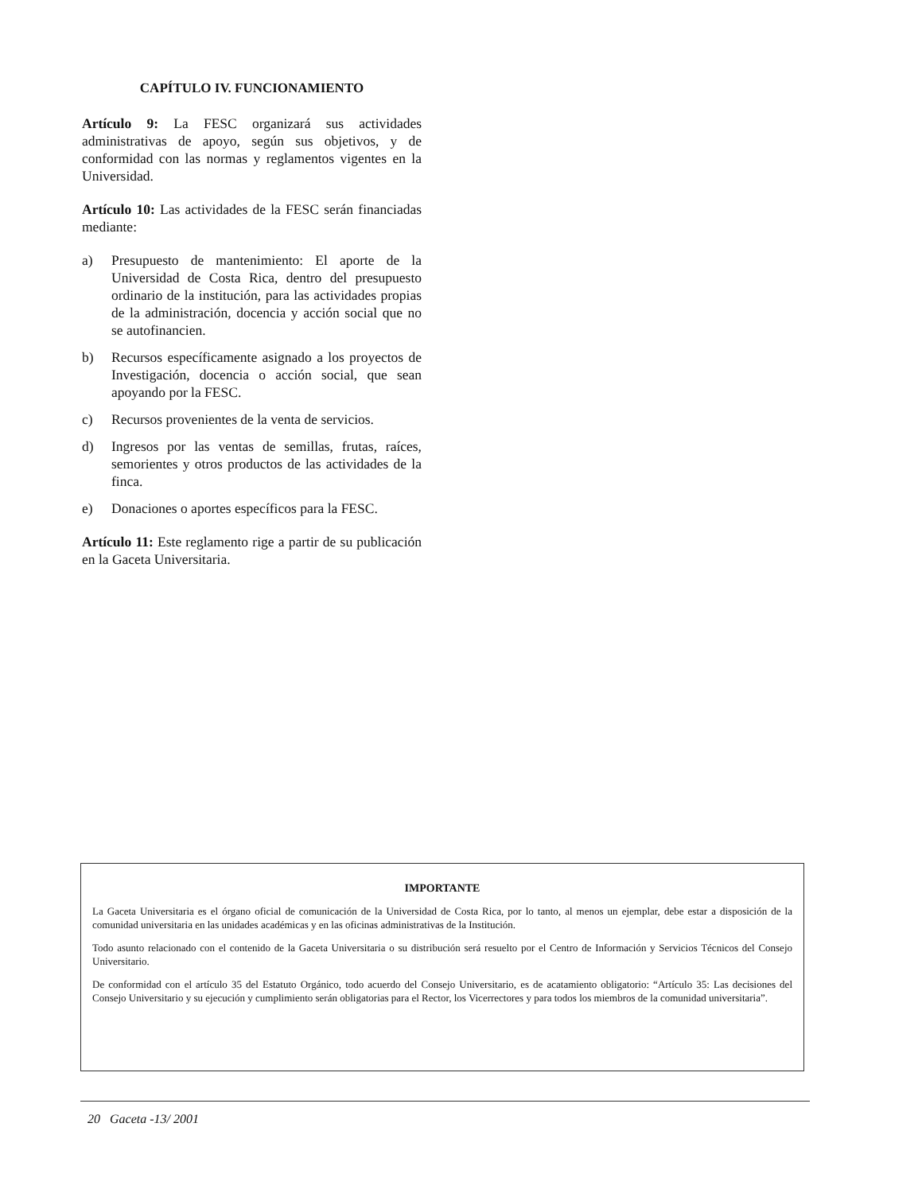CAPÍTULO IV. FUNCIONAMIENTO
Artículo 9: La FESC organizará sus actividades administrativas de apoyo, según sus objetivos, y de conformidad con las normas y reglamentos vigentes en la Universidad.
Artículo 10: Las actividades de la FESC serán financiadas mediante:
a) Presupuesto de mantenimiento: El aporte de la Universidad de Costa Rica, dentro del presupuesto ordinario de la institución, para las actividades propias de la administración, docencia y acción social que no se autofinancien.
b) Recursos específicamente asignado a los proyectos de Investigación, docencia o acción social, que sean apoyando por la FESC.
c) Recursos provenientes de la venta de servicios.
d) Ingresos por las ventas de semillas, frutas, raíces, semorientes y otros productos de las actividades de la finca.
e) Donaciones o aportes específicos para la FESC.
Artículo 11: Este reglamento rige a partir de su publicación en la Gaceta Universitaria.
IMPORTANTE
La Gaceta Universitaria es el órgano oficial de comunicación de la Universidad de Costa Rica, por lo tanto, al menos un ejemplar, debe estar a disposición de la comunidad universitaria en las unidades académicas y en las oficinas administrativas de la Institución.
Todo asunto relacionado con el contenido de la Gaceta Universitaria o su distribución será resuelto por el Centro de Información y Servicios Técnicos del Consejo Universitario.
De conformidad con el artículo 35 del Estatuto Orgánico, todo acuerdo del Consejo Universitario, es de acatamiento obligatorio: “Artículo 35: Las decisiones del Consejo Universitario y su ejecución y cumplimiento serán obligatorias para el Rector, los Vicerrectores y para todos los miembros de la comunidad universitaria”.
20 Gaceta -13/ 2001